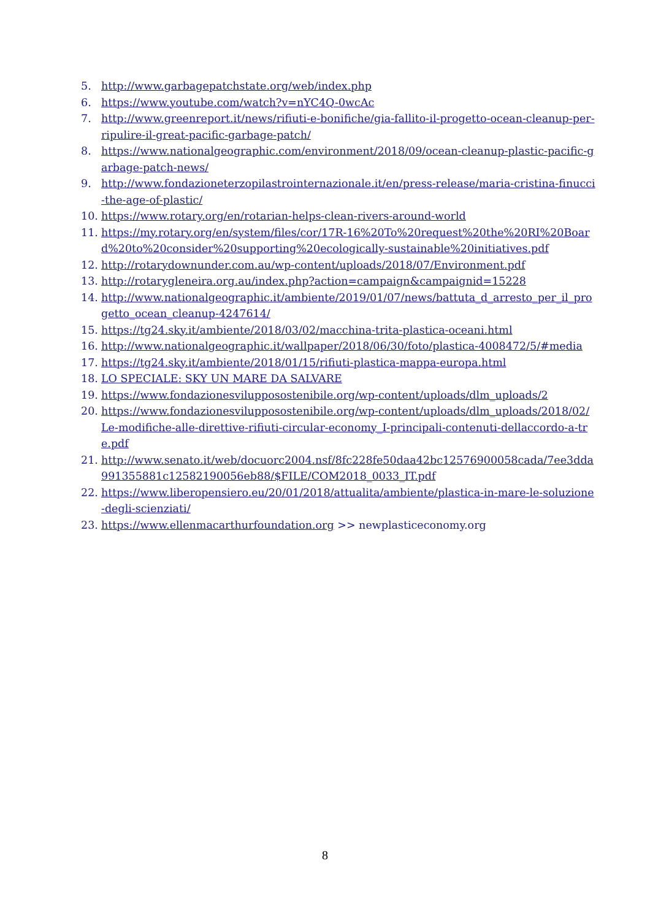5. http://www.garbagepatchstate.org/web/index.php
6. https://www.youtube.com/watch?v=nYC4Q-0wcAc
7. http://www.greenreport.it/news/rifiuti-e-bonifiche/gia-fallito-il-progetto-ocean-cleanup-per-ripulire-il-great-pacific-garbage-patch/
8. https://www.nationalgeographic.com/environment/2018/09/ocean-cleanup-plastic-pacific-garbage-patch-news/
9. http://www.fondazioneterzopilastrointernazionale.it/en/press-release/maria-cristina-finucci-the-age-of-plastic/
10. https://www.rotary.org/en/rotarian-helps-clean-rivers-around-world
11. https://my.rotary.org/en/system/files/cor/17R-16%20To%20request%20the%20RI%20Board%20to%20consider%20supporting%20ecologically-sustainable%20initiatives.pdf
12. http://rotarydownunder.com.au/wp-content/uploads/2018/07/Environment.pdf
13. http://rotarygleneira.org.au/index.php?action=campaign&campaignid=15228
14. http://www.nationalgeographic.it/ambiente/2019/01/07/news/battuta_d_arresto_per_il_progetto_ocean_cleanup-4247614/
15. https://tg24.sky.it/ambiente/2018/03/02/macchina-trita-plastica-oceani.html
16. http://www.nationalgeographic.it/wallpaper/2018/06/30/foto/plastica-4008472/5/#media
17. https://tg24.sky.it/ambiente/2018/01/15/rifiuti-plastica-mappa-europa.html
18. LO SPECIALE: SKY UN MARE DA SALVARE
19. https://www.fondazionesvilupposostenibile.org/wp-content/uploads/dlm_uploads/2
20. https://www.fondazionesvilupposostenibile.org/wp-content/uploads/dlm_uploads/2018/02/Le-modifiche-alle-direttive-rifiuti-circular-economy_I-principali-contenuti-dellaccordo-a-tre.pdf
21. http://www.senato.it/web/docuorc2004.nsf/8fc228fe50daa42bc12576900058cada/7ee3dda991355881c12582190056eb88/$FILE/COM2018_0033_IT.pdf
22. https://www.liberopensiero.eu/20/01/2018/attualita/ambiente/plastica-in-mare-le-soluzione-degli-scienziati/
23. https://www.ellenmacarthurfoundation.org >> newplasticeconomy.org
8